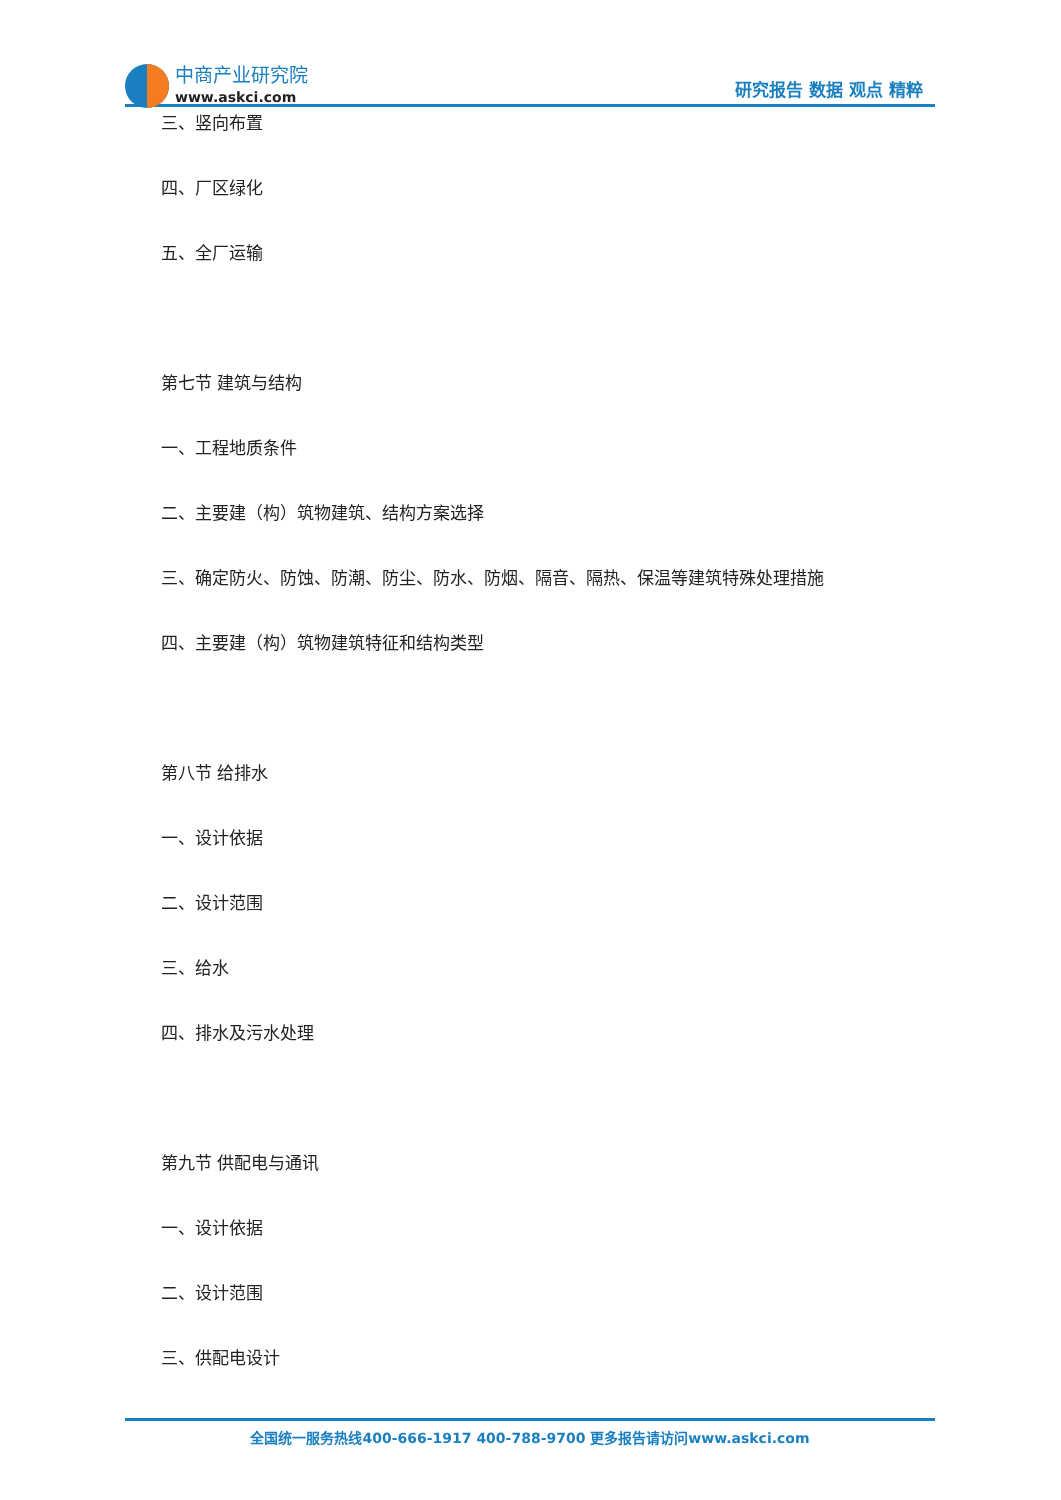中商产业研究院
www.askci.com
研究报告 数据 观点 精粹
三、竖向布置
四、厂区绿化
五、全厂运输
第七节 建筑与结构
一、工程地质条件
二、主要建（构）筑物建筑、结构方案选择
三、确定防火、防蚀、防潮、防尘、防水、防烟、隔音、隔热、保温等建筑特殊处理措施
四、主要建（构）筑物建筑特征和结构类型
第八节 给排水
一、设计依据
二、设计范围
三、给水
四、排水及污水处理
第九节 供配电与通讯
一、设计依据
二、设计范围
三、供配电设计
全国统一服务热线400-666-1917 400-788-9700 更多报告请访问www.askci.com